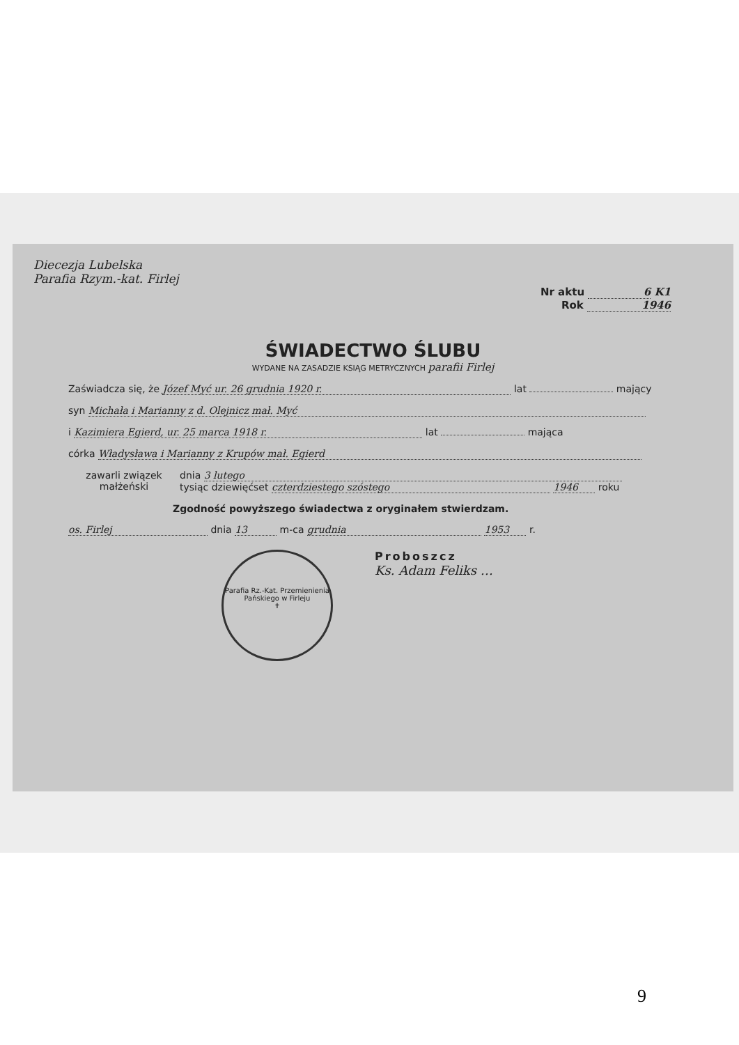Diecezja Lubelska
Parafia Rzym.-kat. Firlej
Nr aktu 6 K1
Rok 1946
ŚWIADECTWO ŚLUBU
WYDANE NA ZASADZIE KSIĄG METRYCZNYCH parafii Firlej
Zaświadcza się, że Józef Myć ur. 26 grudnia 1920 r. lat mający
syn Michała i Marianny z d. Olejnicz mał. Myć
i Kazimiera Egierd, ur. 25 marca 1918 r. lat mająca
córka Władysława i Marianny z Krupów mał. Egierd
zawarli związek
małżeński
dnia 3 lutego
tysiąc dziewięćset czterdziestego szóstego 1946 roku
Zgodność powyższego świadectwa z oryginałem stwierdzam.
os. Firlej dnia 13 m-ca grudnia 1953 r.
Parafia Rz.-Kat. Przemienienia Pańskiego w Firleju
✝
Proboszcz
Ks. Adam Feliks …
9